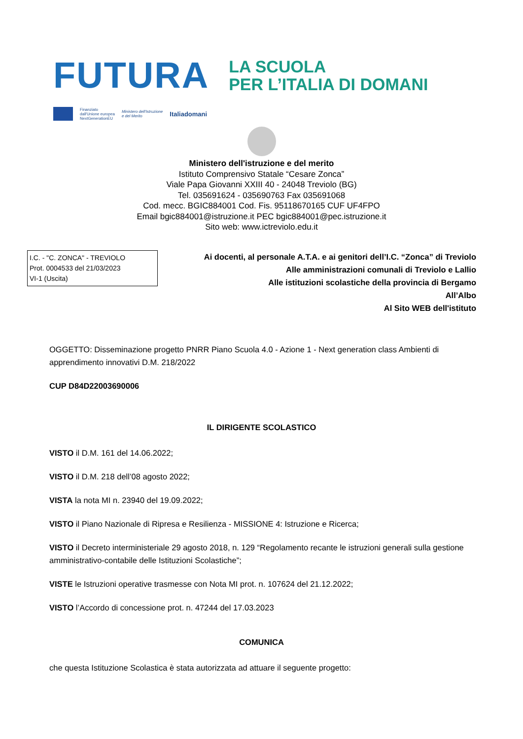FUTURA
LA SCUOLA
PER L’ITALIA DI DOMANI
Finanziato
dall'Unione europea
NextGenerationEU
Ministero dell'Istruzione
e del Merito
Italiadomani
Ministero dell'istruzione e del merito
Istituto Comprensivo Statale “Cesare Zonca”
Viale Papa Giovanni XXIII 40 - 24048 Treviolo (BG)
Tel. 035691624 - 035690763 Fax 035691068
Cod. mecc. BGIC884001 Cod. Fis. 95118670165 CUF UF4FPO
Email bgic884001@istruzione.it PEC bgic884001@pec.istruzione.it
Sito web: www.ictreviolo.edu.it
I.C. - "C. ZONCA" - TREVIOLO
Prot. 0004533 del 21/03/2023
VI-1 (Uscita)
Ai docenti, al personale A.T.A. e ai genitori dell’I.C. “Zonca” di Treviolo
Alle amministrazioni comunali di Treviolo e Lallio
Alle istituzioni scolastiche della provincia di Bergamo
All’Albo
Al Sito WEB dell'istituto
OGGETTO: Disseminazione progetto PNRR Piano Scuola 4.0 - Azione 1 - Next generation class Ambienti di apprendimento innovativi D.M. 218/2022
CUP D84D22003690006
IL DIRIGENTE SCOLASTICO
VISTO il D.M. 161 del 14.06.2022;
VISTO il D.M. 218 dell’08 agosto 2022;
VISTA la nota MI n. 23940 del 19.09.2022;
VISTO il Piano Nazionale di Ripresa e Resilienza - MISSIONE 4: Istruzione e Ricerca;
VISTO il Decreto interministeriale 29 agosto 2018, n. 129 “Regolamento recante le istruzioni generali sulla gestione amministrativo-contabile delle Istituzioni Scolastiche”;
VISTE le Istruzioni operative trasmesse con Nota MI prot. n. 107624 del 21.12.2022;
VISTO l’Accordo di concessione prot. n. 47244 del 17.03.2023
COMUNICA
che questa Istituzione Scolastica è stata autorizzata ad attuare il seguente progetto: